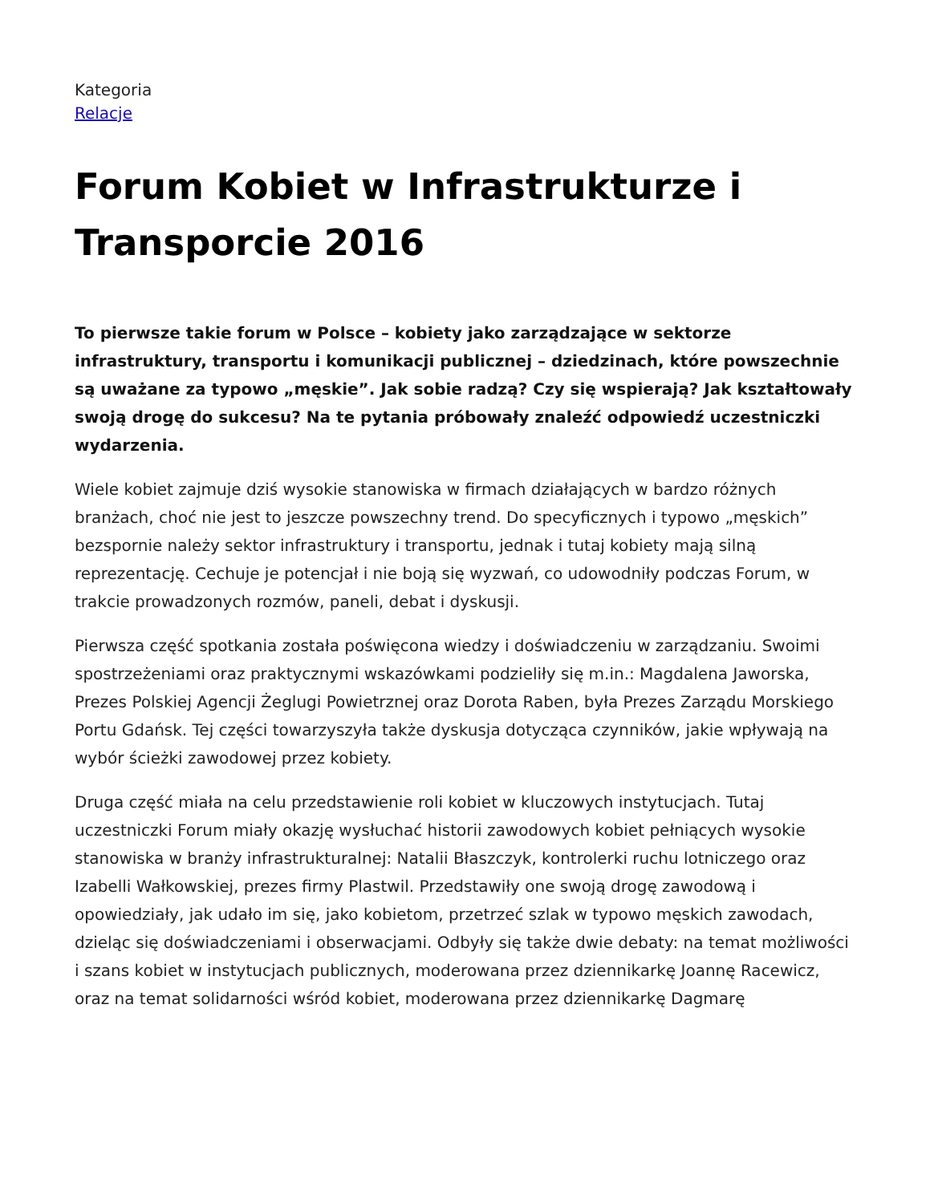Kategoria
Relacje
Forum Kobiet w Infrastrukturze i Transporcie 2016
To pierwsze takie forum w Polsce – kobiety jako zarządzające w sektorze infrastruktury, transportu i komunikacji publicznej – dziedzinach, które powszechnie są uważane za typowo „męskie”. Jak sobie radzą? Czy się wspierają? Jak kształtowały swoją drogę do sukcesu? Na te pytania próbowały znaleźć odpowiedź uczestniczki wydarzenia.
Wiele kobiet zajmuje dziś wysokie stanowiska w firmach działających w bardzo różnych branżach, choć nie jest to jeszcze powszechny trend. Do specyficznych i typowo „męskich” bezspornie należy sektor infrastruktury i transportu, jednak i tutaj kobiety mają silną reprezentację. Cechuje je potencjał i nie boją się wyzwań, co udowodniły podczas Forum, w trakcie prowadzonych rozmów, paneli, debat i dyskusji.
Pierwsza część spotkania została poświęcona wiedzy i doświadczeniu w zarządzaniu. Swoimi spostrzeżeniami oraz praktycznymi wskazówkami podzieliły się m.in.: Magdalena Jaworska, Prezes Polskiej Agencji Żeglugi Powietrznej oraz Dorota Raben, była Prezes Zarządu Morskiego Portu Gdańsk. Tej części towarzyszyła także dyskusja dotycząca czynników, jakie wpływają na wybór ścieżki zawodowej przez kobiety.
Druga część miała na celu przedstawienie roli kobiet w kluczowych instytucjach. Tutaj uczestniczki Forum miały okazję wysłuchać historii zawodowych kobiet pełniących wysokie stanowiska w branży infrastrukturalnej: Natalii Błaszczyk, kontrolerki ruchu lotniczego oraz Izabelli Wałkowskiej, prezes firmy Plastwil. Przedstawiły one swoją drogę zawodową i opowiedziały, jak udało im się, jako kobietom, przetrzeć szlak w typowo męskich zawodach, dzieląc się doświadczeniami i obserwacjami. Odbyły się także dwie debaty: na temat możliwości i szans kobiet w instytucjach publicznych, moderowana przez dziennikarkę Joannę Racewicz, oraz na temat solidarności wśród kobiet, moderowana przez dziennikarkę Dagmarę